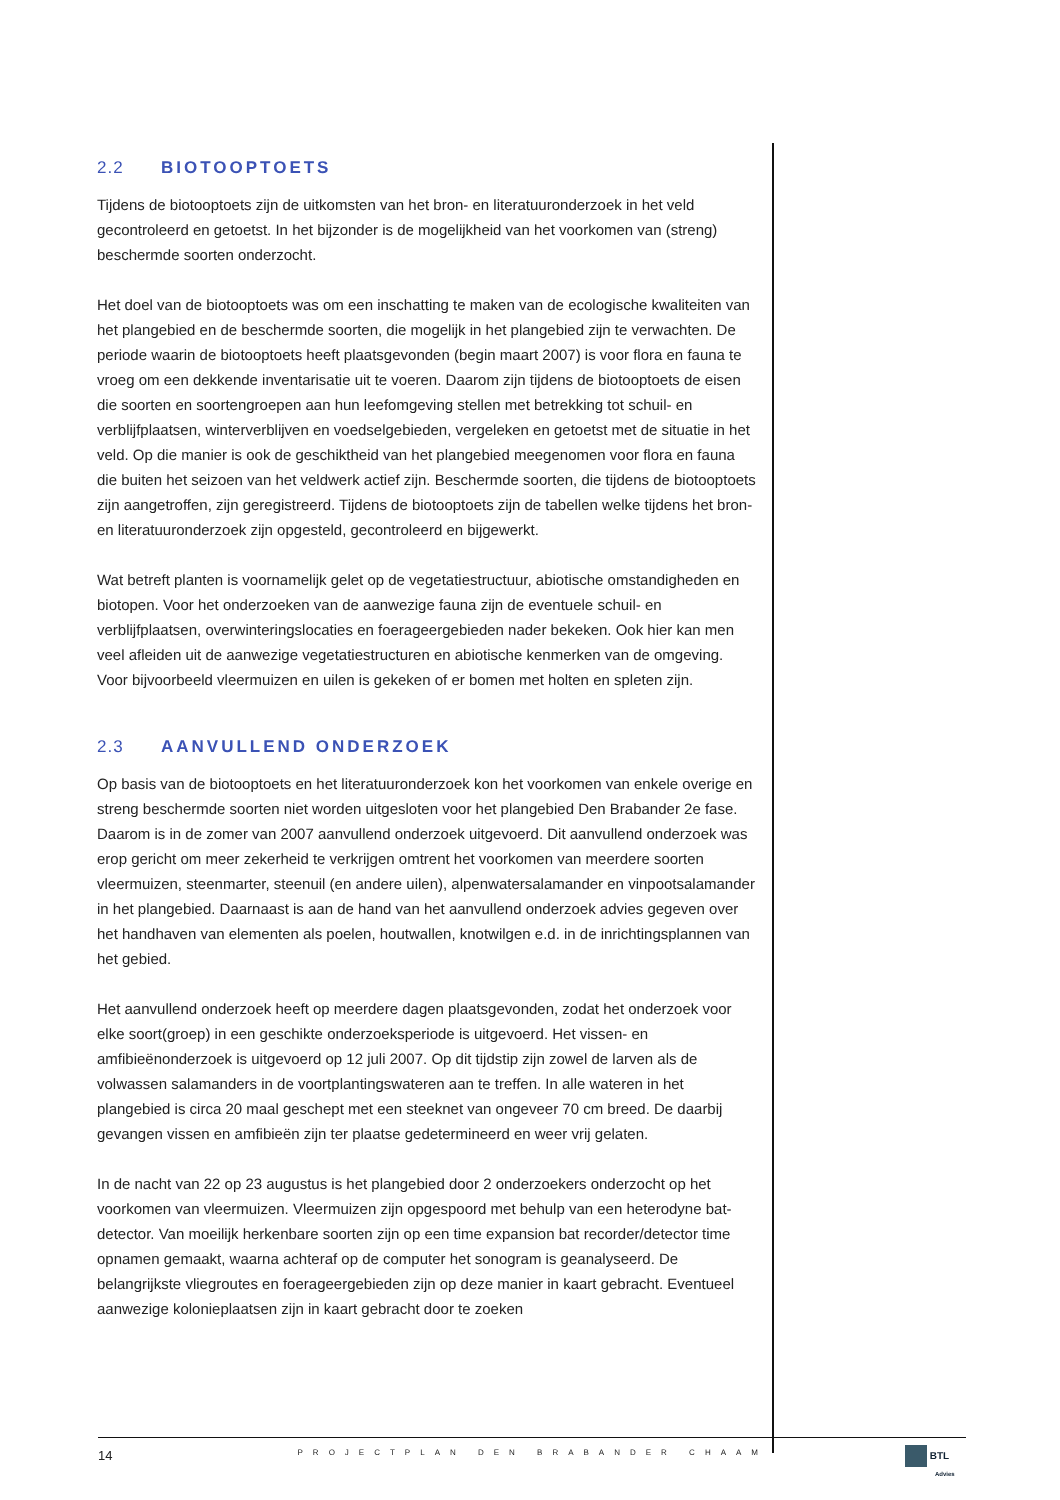2.2 BIOTOOPTOETS
Tijdens de biotooptoets zijn de uitkomsten van het bron- en literatuuronderzoek in het veld gecontroleerd en getoetst. In het bijzonder is de mogelijkheid van het voorkomen van (streng) beschermde soorten onderzocht.
Het doel van de biotooptoets was om een inschatting te maken van de ecologische kwaliteiten van het plangebied en de beschermde soorten, die mogelijk in het plangebied zijn te verwachten. De periode waarin de biotooptoets heeft plaatsgevonden (begin maart 2007) is voor flora en fauna te vroeg om een dekkende inventarisatie uit te voeren. Daarom zijn tijdens de biotooptoets de eisen die soorten en soortengroepen aan hun leefomgeving stellen met betrekking tot schuil- en verblijfplaatsen, winterverblijven en voedselgebieden, vergeleken en getoetst met de situatie in het veld. Op die manier is ook de geschiktheid van het plangebied meegenomen voor flora en fauna die buiten het seizoen van het veldwerk actief zijn. Beschermde soorten, die tijdens de biotooptoets zijn aangetroffen, zijn geregistreerd. Tijdens de biotooptoets zijn de tabellen welke tijdens het bron- en literatuuronderzoek zijn opgesteld, gecontroleerd en bijgewerkt.
Wat betreft planten is voornamelijk gelet op de vegetatiestructuur, abiotische omstandigheden en biotopen. Voor het onderzoeken van de aanwezige fauna zijn de eventuele schuil- en verblijfplaatsen, overwinteringslocaties en foerageergebieden nader bekeken. Ook hier kan men veel afleiden uit de aanwezige vegetatiestructuren en abiotische kenmerken van de omgeving. Voor bijvoorbeeld vleermuizen en uilen is gekeken of er bomen met holten en spleten zijn.
2.3 AANVULLEND ONDERZOEK
Op basis van de biotooptoets en het literatuuronderzoek kon het voorkomen van enkele overige en streng beschermde soorten niet worden uitgesloten voor het plangebied Den Brabander 2e fase. Daarom is in de zomer van 2007 aanvullend onderzoek uitgevoerd. Dit aanvullend onderzoek was erop gericht om meer zekerheid te verkrijgen omtrent het voorkomen van meerdere soorten vleermuizen, steenmarter, steenuil (en andere uilen), alpenwatersalamander en vinpootsalamander in het plangebied. Daarnaast is aan de hand van het aanvullend onderzoek advies gegeven over het handhaven van elementen als poelen, houtwallen, knotwilgen e.d. in de inrichtingsplannen van het gebied.
Het aanvullend onderzoek heeft op meerdere dagen plaatsgevonden, zodat het onderzoek voor elke soort(groep) in een geschikte onderzoeksperiode is uitgevoerd. Het vissen- en amfibieënonderzoek is uitgevoerd op 12 juli 2007. Op dit tijdstip zijn zowel de larven als de volwassen salamanders in de voortplantingswateren aan te treffen. In alle wateren in het plangebied is circa 20 maal geschept met een steeknet van ongeveer 70 cm breed. De daarbij gevangen vissen en amfibieën zijn ter plaatse gedetermineerd en weer vrij gelaten.
In de nacht van 22 op 23 augustus is het plangebied door 2 onderzoekers onderzocht op het voorkomen van vleermuizen. Vleermuizen zijn opgespoord met behulp van een heterodyne bat-detector. Van moeilijk herkenbare soorten zijn op een time expansion bat recorder/detector time opnamen gemaakt, waarna achteraf op de computer het sonogram is geanalyseerd. De belangrijkste vliegroutes en foerageergebieden zijn op deze manier in kaart gebracht. Eventueel aanwezige kolonieplaatsen zijn in kaart gebracht door te zoeken
14 PROJECTPLAN DEN BRABANDER CHAAM
BTL
Advies